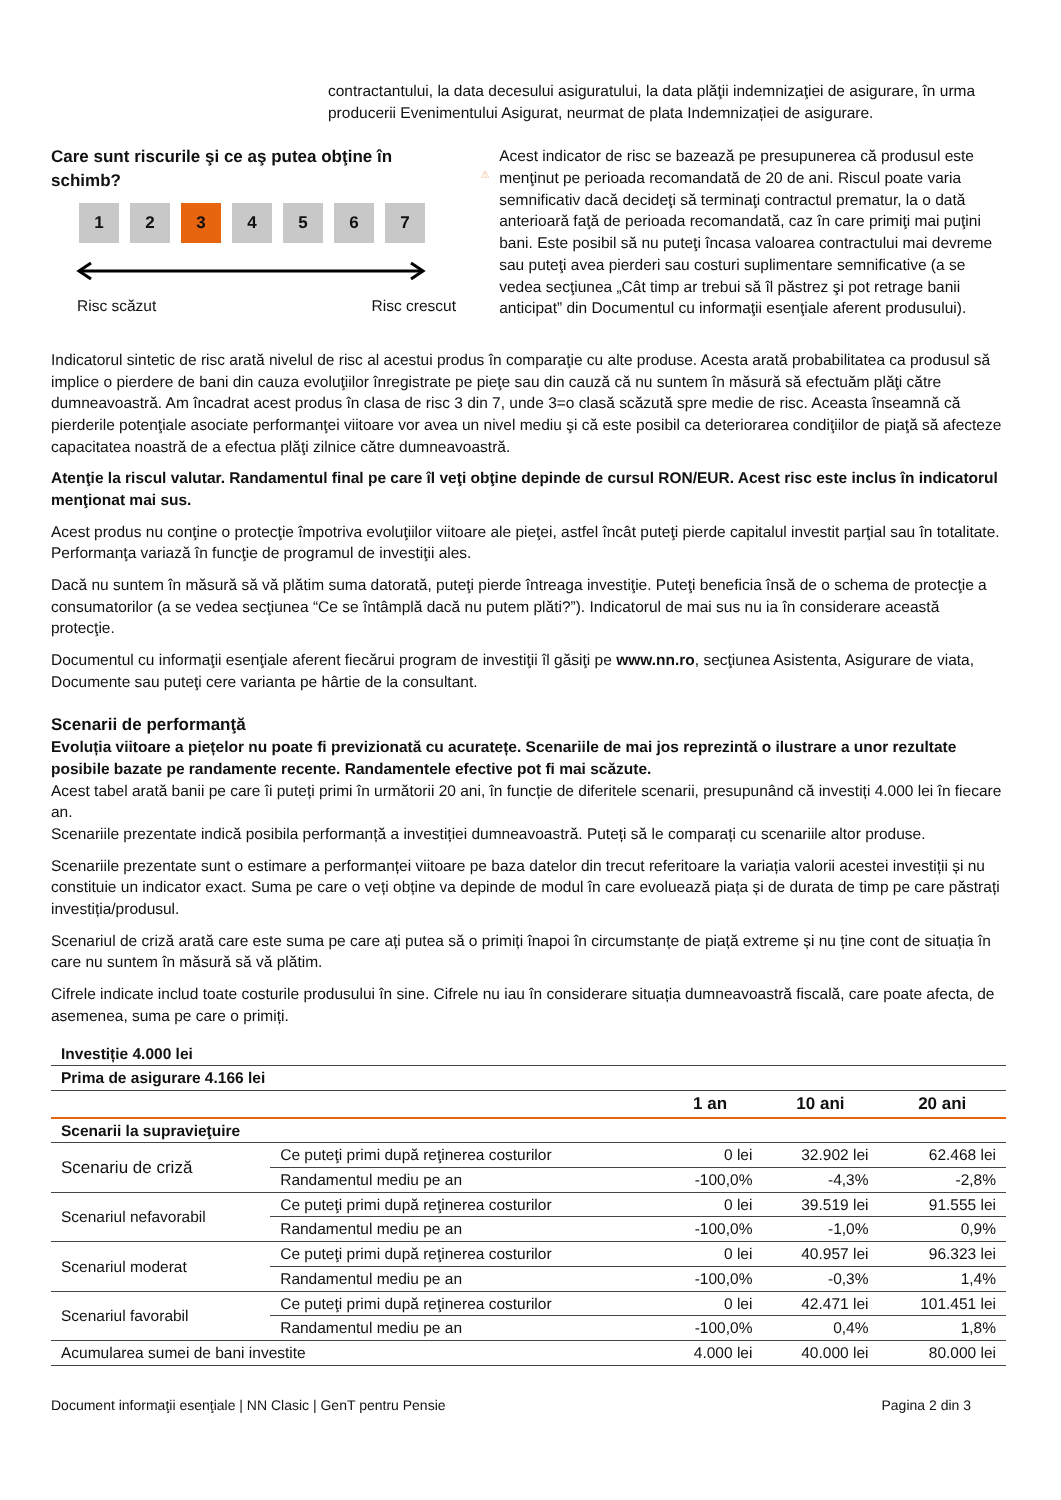contractantului, la data decesului asiguratului, la data plăţii indemnizaţiei de asigurare, în urma producerii Evenimentului Asigurat, neurmat de plata Indemnizației de asigurare.
Care sunt riscurile şi ce aş putea obţine în schimb?
1 2 3 4 5 6 7
Risc scăzut Risc crescut
Acest indicator de risc se bazează pe presupunerea că produsul este menţinut pe perioada recomandată de 20 de ani. Riscul poate varia semnificativ dacă decideţi să terminaţi contractul prematur, la o dată anterioară faţă de perioada recomandată, caz în care primiţi mai puţini bani. Este posibil să nu puteţi încasa valoarea contractului mai devreme sau puteţi avea pierderi sau costuri suplimentare semnificative (a se vedea secţiunea „Cât timp ar trebui să îl păstrez şi pot retrage banii anticipat” din Documentul cu informaţii esenţiale aferent produsului).
Indicatorul sintetic de risc arată nivelul de risc al acestui produs în comparaţie cu alte produse. Acesta arată probabilitatea ca produsul să implice o pierdere de bani din cauza evoluţiilor înregistrate pe pieţe sau din cauză că nu suntem în măsură să efectuăm plăţi către dumneavoastră. Am încadrat acest produs în clasa de risc 3 din 7, unde 3=o clasă scăzută spre medie de risc. Aceasta înseamnă că pierderile potenţiale asociate performanţei viitoare vor avea un nivel mediu şi că este posibil ca deteriorarea condiţiilor de piaţă să afecteze capacitatea noastră de a efectua plăţi zilnice către dumneavoastră.
Atenţie la riscul valutar. Randamentul final pe care îl veţi obţine depinde de cursul RON/EUR. Acest risc este inclus în indicatorul menţionat mai sus.
Acest produs nu conţine o protecţie împotriva evoluţiilor viitoare ale pieţei, astfel încât puteţi pierde capitalul investit parţial sau în totalitate. Performanţa variază în funcţie de programul de investiţii ales.
Dacă nu suntem în măsură să vă plătim suma datorată, puteţi pierde întreaga investiţie. Puteţi beneficia însă de o schema de protecţie a consumatorilor (a se vedea secţiunea “Ce se întâmplă dacă nu putem plăti?”). Indicatorul de mai sus nu ia în considerare această protecţie.
Documentul cu informaţii esenţiale aferent fiecărui program de investiţii îl găsiţi pe www.nn.ro, secţiunea Asistenta, Asigurare de viata, Documente sau puteţi cere varianta pe hârtie de la consultant.
Scenarii de performanţă
Evoluția viitoare a piețelor nu poate fi previzionată cu acuratețe. Scenariile de mai jos reprezintă o ilustrare a unor rezultate posibile bazate pe randamente recente. Randamentele efective pot fi mai scăzute.
Acest tabel arată banii pe care îi puteți primi în următorii 20 ani, în funcție de diferitele scenarii, presupunând că investiți 4.000 lei în fiecare an.
Scenariile prezentate indică posibila performanță a investiției dumneavoastră. Puteți să le comparați cu scenariile altor produse.
Scenariile prezentate sunt o estimare a performanței viitoare pe baza datelor din trecut referitoare la variația valorii acestei investiții și nu constituie un indicator exact. Suma pe care o veți obține va depinde de modul în care evoluează piața și de durata de timp pe care păstrați investiția/produsul.
Scenariul de criză arată care este suma pe care ați putea să o primiți înapoi în circumstanțe de piață extreme și nu ține cont de situația în care nu suntem în măsură să vă plătim.
Cifrele indicate includ toate costurile produsului în sine. Cifrele nu iau în considerare situația dumneavoastră fiscală, care poate afecta, de asemenea, suma pe care o primiți.
| Investiție 4.000 lei | | | | |
| Prima de asigurare 4.166 lei | | | | |
| | | 1 an | 10 ani | 20 ani |
| Scenarii la supravieţuire | | | | |
| Scenariu de criză | Ce puteţi primi după reţinerea costurilor | 0 lei | 32.902 lei | 62.468 lei |
| | Randamentul mediu pe an | -100,0% | -4,3% | -2,8% |
| Scenariul nefavorabil | Ce puteţi primi după reţinerea costurilor | 0 lei | 39.519 lei | 91.555 lei |
| | Randamentul mediu pe an | -100,0% | -1,0% | 0,9% |
| Scenariul moderat | Ce puteţi primi după reţinerea costurilor | 0 lei | 40.957 lei | 96.323 lei |
| | Randamentul mediu pe an | -100,0% | -0,3% | 1,4% |
| Scenariul favorabil | Ce puteţi primi după reţinerea costurilor | 0 lei | 42.471 lei | 101.451 lei |
| | Randamentul mediu pe an | -100,0% | 0,4% | 1,8% |
| Acumularea sumei de bani investite | | 4.000 lei | 40.000 lei | 80.000 lei |
Document informaţii esenţiale | NN Clasic | GenT pentru Pensie Pagina 2 din 3